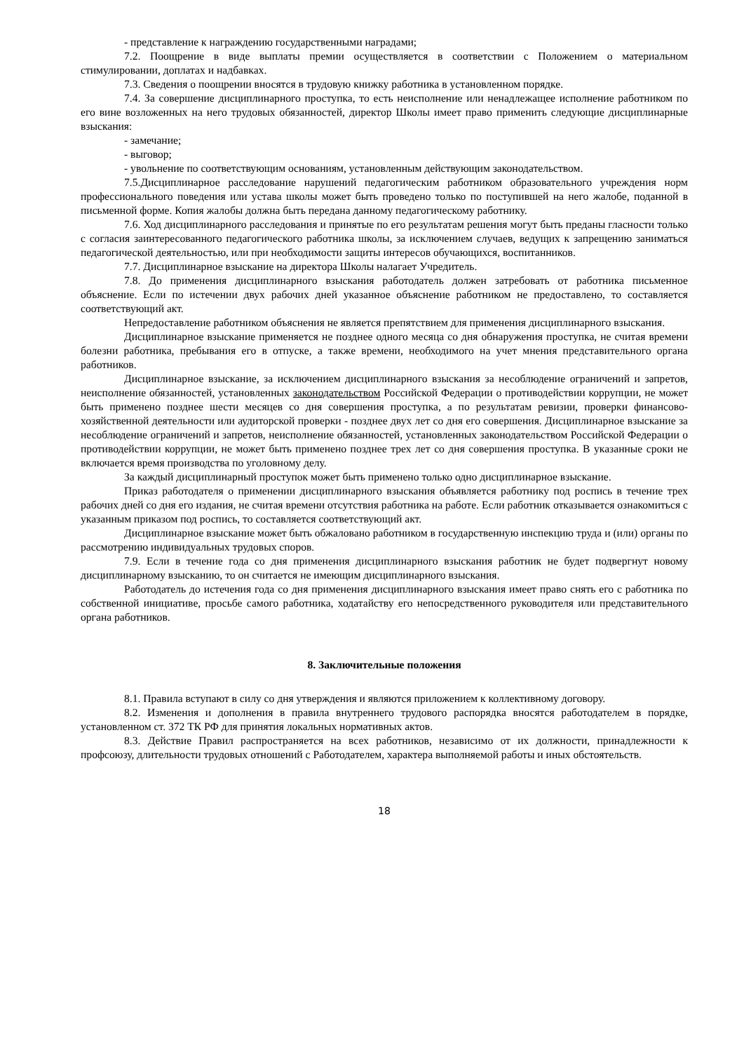- представление к награждению государственными наградами;
7.2. Поощрение в виде выплаты премии осуществляется в соответствии с Положением о материальном стимулировании, доплатах и надбавках.
7.3. Сведения о поощрении вносятся в трудовую книжку работника в установленном порядке.
7.4. За совершение дисциплинарного проступка, то есть неисполнение или ненадлежащее исполнение работником по его вине возложенных на него трудовых обязанностей, директор Школы имеет право применить следующие дисциплинарные взыскания:
- замечание;
- выговор;
- увольнение по соответствующим основаниям, установленным действующим законодательством.
7.5.Дисциплинарное расследование нарушений педагогическим работником образовательного учреждения норм профессионального поведения или устава школы может быть проведено только по поступившей на него жалобе, поданной в письменной форме. Копия жалобы должна быть передана данному педагогическому работнику.
7.6. Ход дисциплинарного расследования и принятые по его результатам решения могут быть преданы гласности только с согласия заинтересованного педагогического работника школы, за исключением случаев, ведущих к запрещению заниматься педагогической деятельностью, или при необходимости защиты интересов обучающихся, воспитанников.
7.7. Дисциплинарное взыскание на директора Школы налагает Учредитель.
7.8. До применения дисциплинарного взыскания работодатель должен затребовать от работника письменное объяснение. Если по истечении двух рабочих дней указанное объяснение работником не предоставлено, то составляется соответствующий акт.
Непредоставление работником объяснения не является препятствием для применения дисциплинарного взыскания.
Дисциплинарное взыскание применяется не позднее одного месяца со дня обнаружения проступка, не считая времени болезни работника, пребывания его в отпуске, а также времени, необходимого на учет мнения представительного органа работников.
Дисциплинарное взыскание, за исключением дисциплинарного взыскания за несоблюдение ограничений и запретов, неисполнение обязанностей, установленных законодательством Российской Федерации о противодействии коррупции, не может быть применено позднее шести месяцев со дня совершения проступка, а по результатам ревизии, проверки финансово-хозяйственной деятельности или аудиторской проверки - позднее двух лет со дня его совершения. Дисциплинарное взыскание за несоблюдение ограничений и запретов, неисполнение обязанностей, установленных законодательством Российской Федерации о противодействии коррупции, не может быть применено позднее трех лет со дня совершения проступка. В указанные сроки не включается время производства по уголовному делу.
За каждый дисциплинарный проступок может быть применено только одно дисциплинарное взыскание.
Приказ работодателя о применении дисциплинарного взыскания объявляется работнику под роспись в течение трех рабочих дней со дня его издания, не считая времени отсутствия работника на работе. Если работник отказывается ознакомиться с указанным приказом под роспись, то составляется соответствующий акт.
Дисциплинарное взыскание может быть обжаловано работником в государственную инспекцию труда и (или) органы по рассмотрению индивидуальных трудовых споров.
7.9. Если в течение года со дня применения дисциплинарного взыскания работник не будет подвергнут новому дисциплинарному взысканию, то он считается не имеющим дисциплинарного взыскания.
Работодатель до истечения года со дня применения дисциплинарного взыскания имеет право снять его с работника по собственной инициативе, просьбе самого работника, ходатайству его непосредственного руководителя или представительного органа работников.
8. Заключительные положения
8.1. Правила вступают в силу со дня утверждения и являются приложением к коллективному договору.
8.2. Изменения и дополнения в правила внутреннего трудового распорядка вносятся работодателем в порядке, установленном ст. 372 ТК РФ для принятия локальных нормативных актов.
8.3. Действие Правил распространяется на всех работников, независимо от их должности, принадлежности к профсоюзу, длительности трудовых отношений с Работодателем, характера выполняемой работы и иных обстоятельств.
18